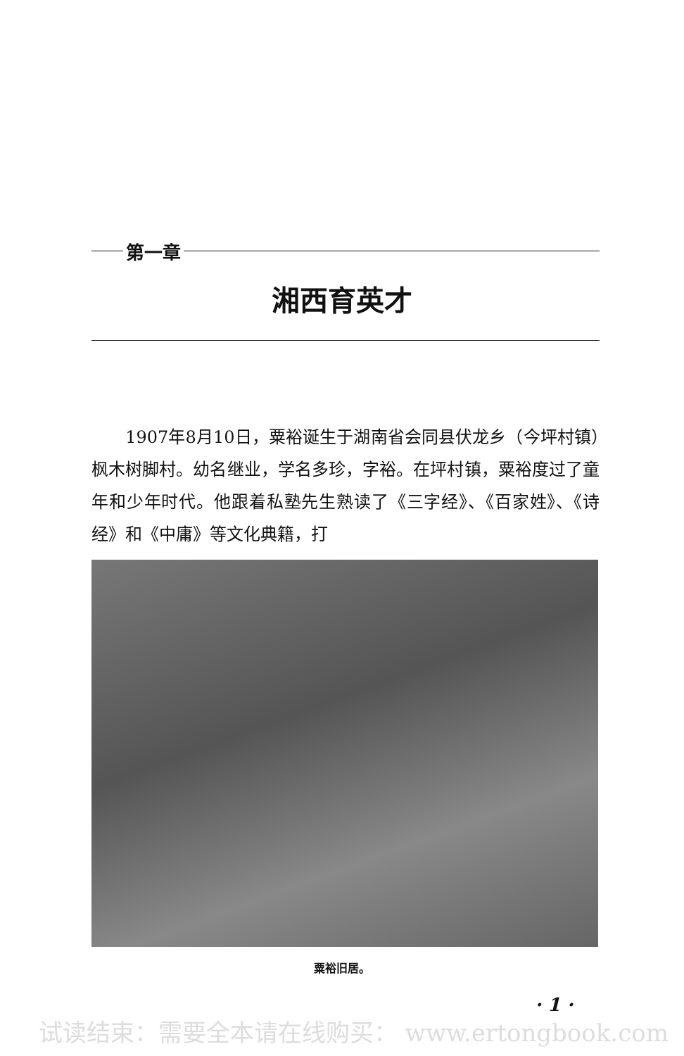第一章
湘西育英才
　　1907年8月10日，粟裕诞生于湖南省会同县伏龙乡（今坪村镇）枫木树脚村。幼名继业，学名多珍，字裕。在坪村镇，粟裕度过了童年和少年时代。他跟着私塾先生熟读了《三字经》、《百家姓》、《诗经》和《中庸》等文化典籍，打
粟裕旧居。
· 1 ·
试读结束：需要全本请在线购买： www.ertongbook.com